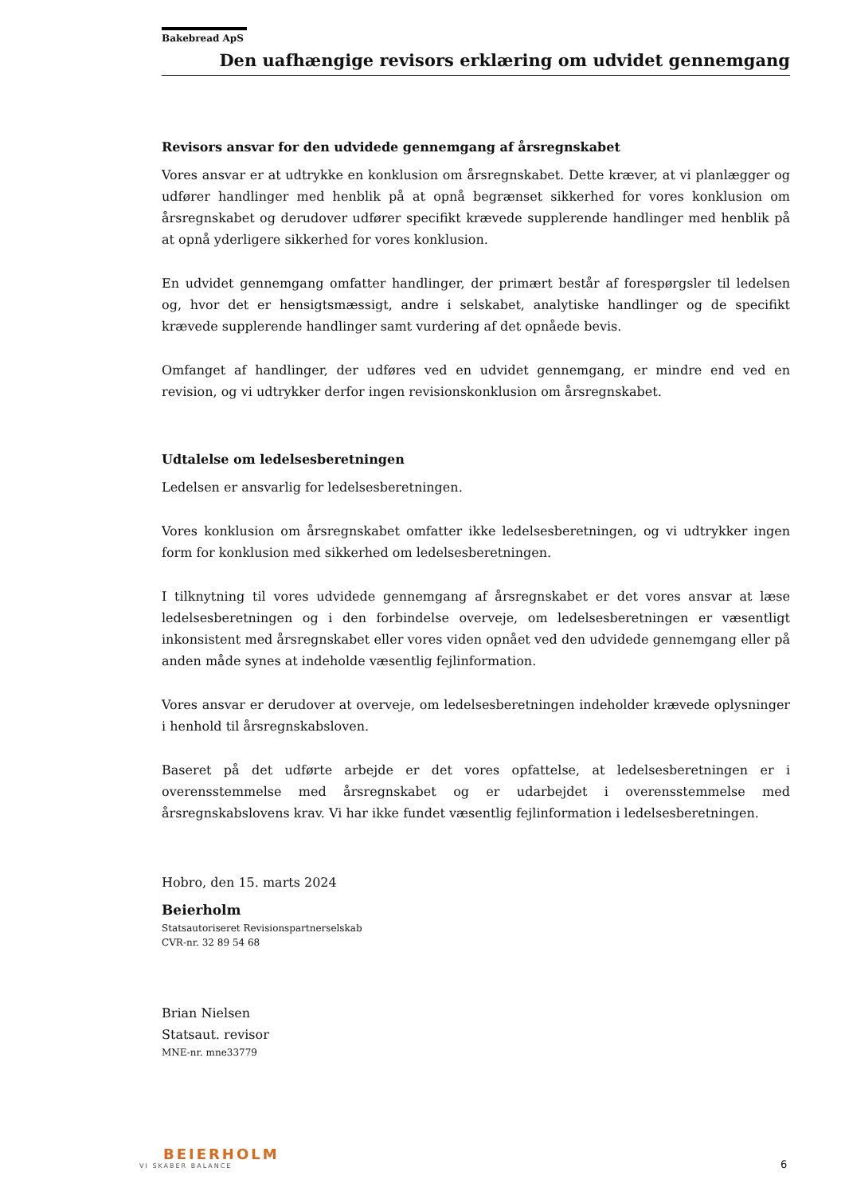Bakebread ApS
Den uafhængige revisors erklæring om udvidet gennemgang
Revisors ansvar for den udvidede gennemgang af årsregnskabet
Vores ansvar er at udtrykke en konklusion om årsregnskabet. Dette kræver, at vi planlægger og udfører handlinger med henblik på at opnå begrænset sikkerhed for vores konklusion om årsregnskabet og derudover udfører specifikt krævede supplerende handlinger med henblik på at opnå yderligere sikkerhed for vores konklusion.
En udvidet gennemgang omfatter handlinger, der primært består af forespørgsler til ledelsen og, hvor det er hensigtsmæssigt, andre i selskabet, analytiske handlinger og de specifikt krævede supplerende handlinger samt vurdering af det opnåede bevis.
Omfanget af handlinger, der udføres ved en udvidet gennemgang, er mindre end ved en revision, og vi udtrykker derfor ingen revisionskonklusion om årsregnskabet.
Udtalelse om ledelsesberetningen
Ledelsen er ansvarlig for ledelsesberetningen.
Vores konklusion om årsregnskabet omfatter ikke ledelsesberetningen, og vi udtrykker ingen form for konklusion med sikkerhed om ledelsesberetningen.
I tilknytning til vores udvidede gennemgang af årsregnskabet er det vores ansvar at læse ledelsesberetningen og i den forbindelse overveje, om ledelsesberetningen er væsentligt inkonsistent med årsregnskabet eller vores viden opnået ved den udvidede gennemgang eller på anden måde synes at indeholde væsentlig fejlinformation.
Vores ansvar er derudover at overveje, om ledelsesberetningen indeholder krævede oplysninger i henhold til årsregnskabsloven.
Baseret på det udførte arbejde er det vores opfattelse, at ledelsesberetningen er i overensstemmelse med årsregnskabet og er udarbejdet i overensstemmelse med årsregnskabslovens krav. Vi har ikke fundet væsentlig fejlinformation i ledelsesberetningen.
Hobro, den 15. marts 2024
Beierholm
Statsautoriseret Revisionspartnerselskab
CVR-nr. 32 89 54 68
Brian Nielsen
Statsaut. revisor
MNE-nr. mne33779
BEIERHOLM
VI SKABER BALANCE
6